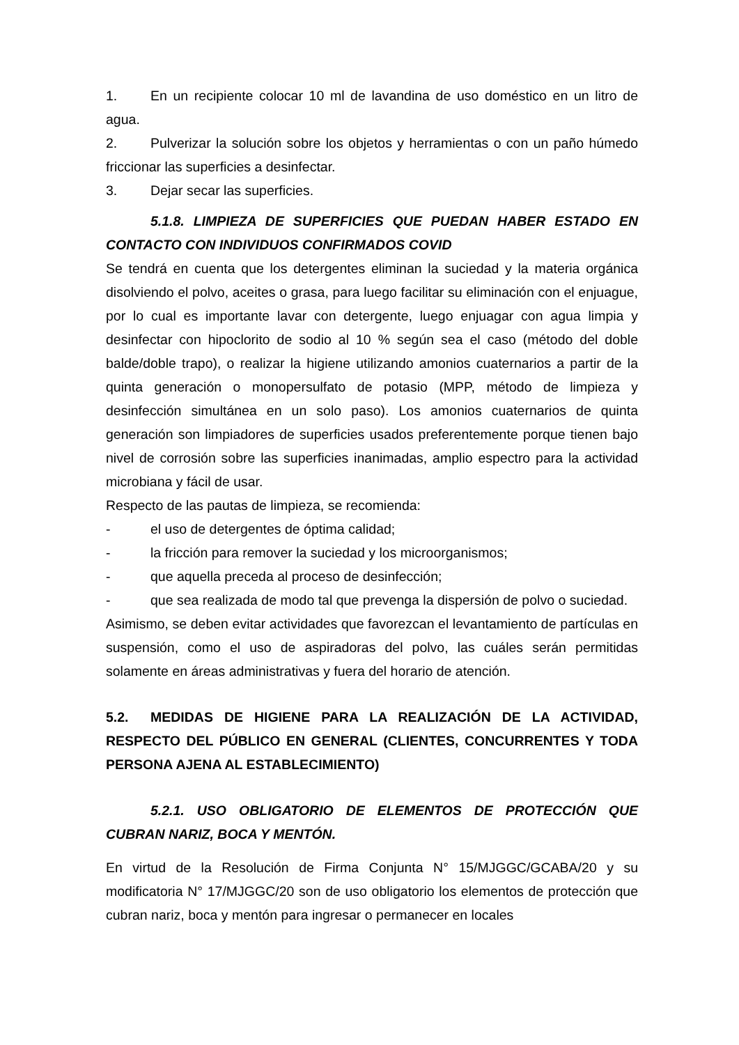1. En un recipiente colocar 10 ml de lavandina de uso doméstico en un litro de agua.
2. Pulverizar la solución sobre los objetos y herramientas o con un paño húmedo friccionar las superficies a desinfectar.
3. Dejar secar las superficies.
5.1.8. LIMPIEZA DE SUPERFICIES QUE PUEDAN HABER ESTADO EN CONTACTO CON INDIVIDUOS CONFIRMADOS COVID
Se tendrá en cuenta que los detergentes eliminan la suciedad y la materia orgánica disolviendo el polvo, aceites o grasa, para luego facilitar su eliminación con el enjuague, por lo cual es importante lavar con detergente, luego enjuagar con agua limpia y desinfectar con hipoclorito de sodio al 10 % según sea el caso (método del doble balde/doble trapo), o realizar la higiene utilizando amonios cuaternarios a partir de la quinta generación o monopersulfato de potasio (MPP, método de limpieza y desinfección simultánea en un solo paso). Los amonios cuaternarios de quinta generación son limpiadores de superficies usados preferentemente porque tienen bajo nivel de corrosión sobre las superficies inanimadas, amplio espectro para la actividad microbiana y fácil de usar.
Respecto de las pautas de limpieza, se recomienda:
- el uso de detergentes de óptima calidad;
- la fricción para remover la suciedad y los microorganismos;
- que aquella preceda al proceso de desinfección;
- que sea realizada de modo tal que prevenga la dispersión de polvo o suciedad.
Asimismo, se deben evitar actividades que favorezcan el levantamiento de partículas en suspensión, como el uso de aspiradoras del polvo, las cuáles serán permitidas solamente en áreas administrativas y fuera del horario de atención.
5.2. MEDIDAS DE HIGIENE PARA LA REALIZACIÓN DE LA ACTIVIDAD, RESPECTO DEL PÚBLICO EN GENERAL (CLIENTES, CONCURRENTES Y TODA PERSONA AJENA AL ESTABLECIMIENTO)
5.2.1. USO OBLIGATORIO DE ELEMENTOS DE PROTECCIÓN QUE CUBRAN NARIZ, BOCA Y MENTÓN.
En virtud de la Resolución de Firma Conjunta N° 15/MJGGC/GCABA/20 y su modificatoria N° 17/MJGGC/20 son de uso obligatorio los elementos de protección que cubran nariz, boca y mentón para ingresar o permanecer en locales